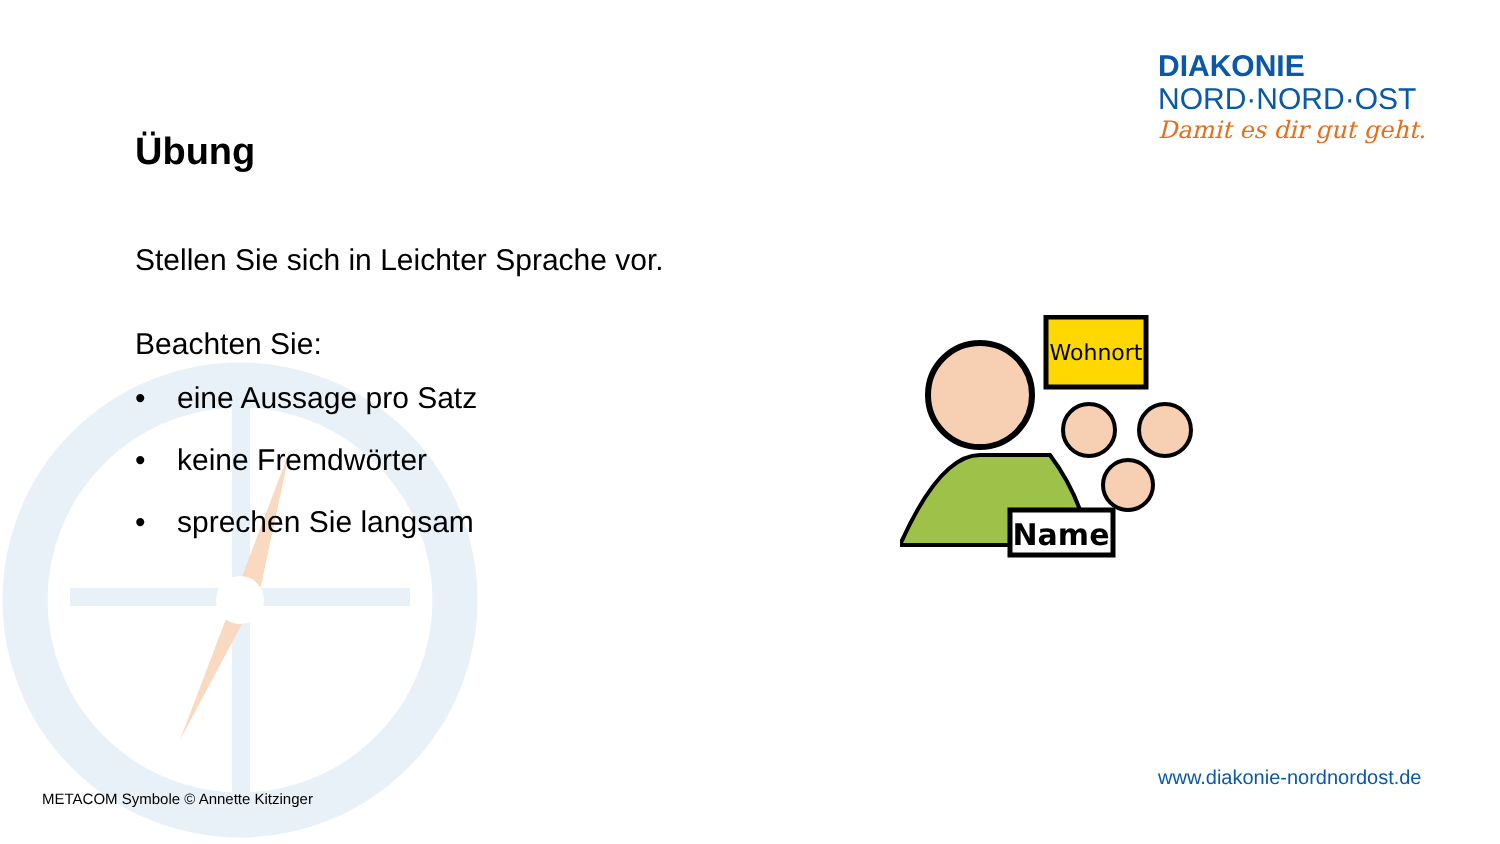DIAKONIE
NORD·NORD·OST
Damit es dir gut geht.
Übung
Stellen Sie sich in Leichter Sprache vor.
Beachten Sie:
• eine Aussage pro Satz
• keine Fremdwörter
• sprechen Sie langsam
Wohnort
Name
METACOM Symbole © Annette Kitzinger
www.diakonie-nordnordost.de